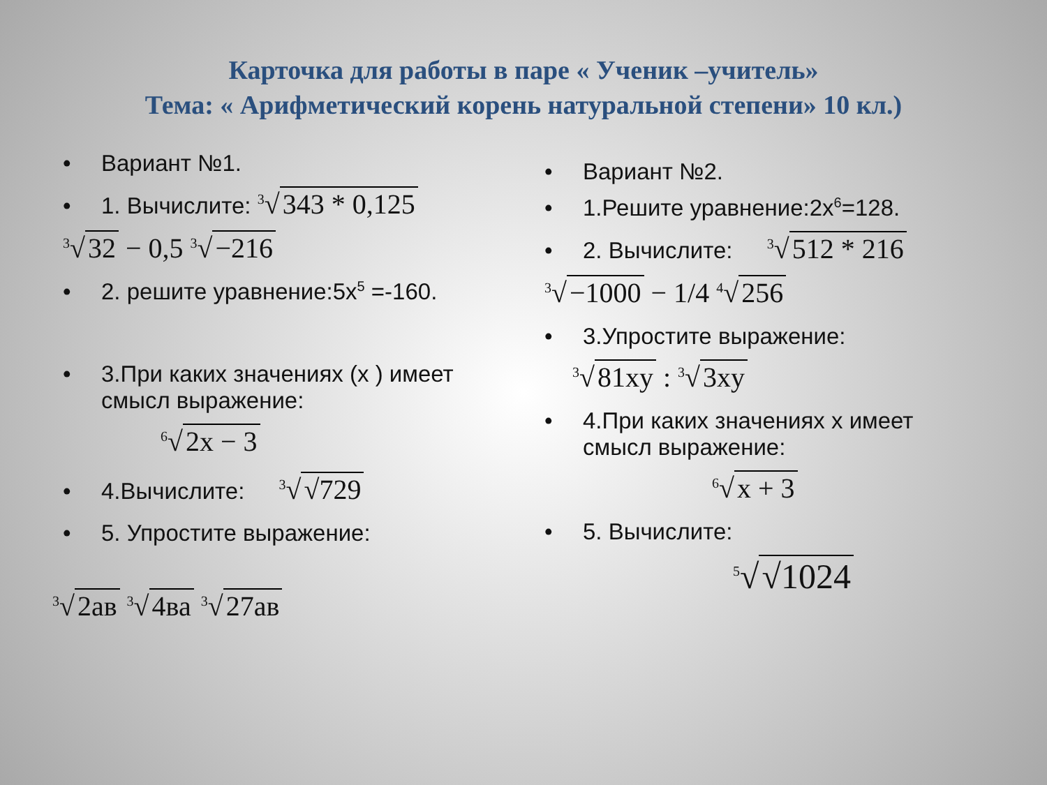Карточка для работы в паре « Ученик –учитель»
Тема: « Арифметический корень натуральной степени» 10 кл.)
• Вариант №1.
• 1. Вычислите: <sup>3</sup>√ 343 * 0,125
<sup>3</sup>√ 32 − 0,5 <sup>3</sup>√ −216
• 2. решите уравнение:5x<sup>5</sup> =-160.
• 3.При каких значениях (x ) имеет
смысл выражение:
<sup>6</sup>√ 2x − 3
• 4.Вычислите: <sup>3</sup>√ √729
• 5. Упростите выражение:
<sup>3</sup>√ 2ав <sup>3</sup>√ 4ва <sup>3</sup>√ 27ав
• Вариант №2.
• 1.Решите уравнение:2x<sup>6</sup>=128.
• 2. Вычислите: <sup>3</sup>√ 512 * 216
<sup>3</sup>√ −1000 − 1/4 <sup>4</sup>√ 256
• 3.Упростите выражение:
<sup>3</sup>√ 81xy : <sup>3</sup>√ 3xy
• 4.При каких значениях x имеет
смысл выражение:
<sup>6</sup>√ x + 3
• 5. Вычислите:
<sup>5</sup>√ √1024